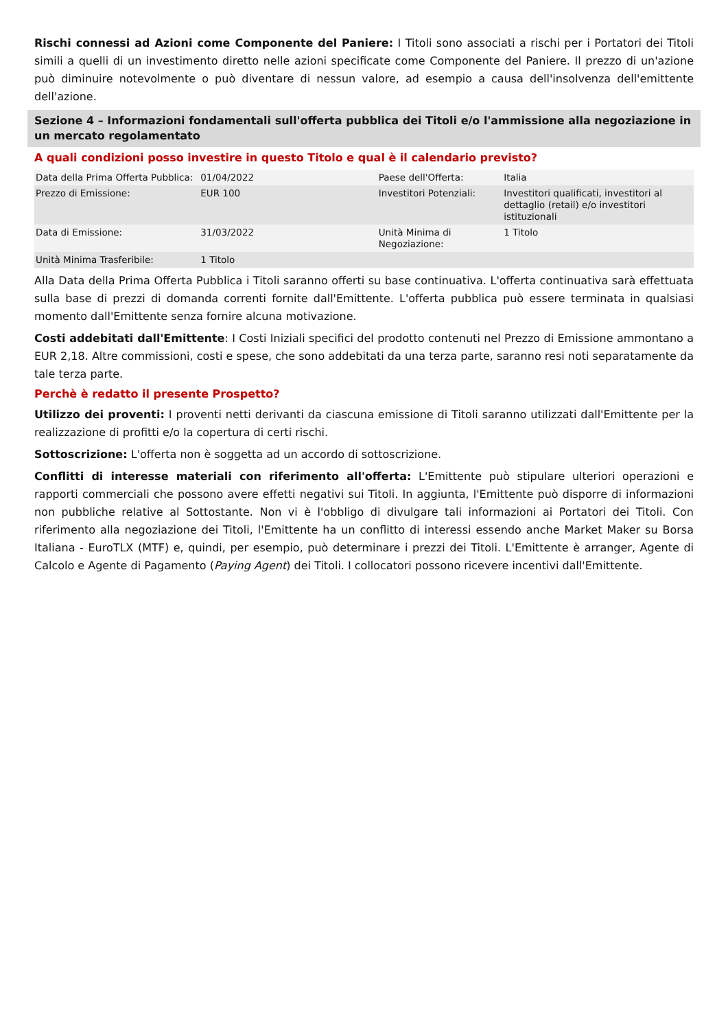Rischi connessi ad Azioni come Componente del Paniere: I Titoli sono associati a rischi per i Portatori dei Titoli simili a quelli di un investimento diretto nelle azioni specificate come Componente del Paniere. Il prezzo di un'azione può diminuire notevolmente o può diventare di nessun valore, ad esempio a causa dell'insolvenza dell'emittente dell'azione.
Sezione 4 – Informazioni fondamentali sull'offerta pubblica dei Titoli e/o l'ammissione alla negoziazione in un mercato regolamentato
A quali condizioni posso investire in questo Titolo e qual è il calendario previsto?
| Data della Prima Offerta Pubblica: | 01/04/2022 | Paese dell'Offerta: | Italia |
| Prezzo di Emissione: | EUR 100 | Investitori Potenziali: | Investitori qualificati, investitori al dettaglio (retail) e/o investitori istituzionali |
| Data di Emissione: | 31/03/2022 | Unità Minima di Negoziazione: | 1 Titolo |
| Unità Minima Trasferibile: | 1 Titolo | | |
Alla Data della Prima Offerta Pubblica i Titoli saranno offerti su base continuativa. L'offerta continuativa sarà effettuata sulla base di prezzi di domanda correnti fornite dall'Emittente. L'offerta pubblica può essere terminata in qualsiasi momento dall'Emittente senza fornire alcuna motivazione.
Costi addebitati dall'Emittente: I Costi Iniziali specifici del prodotto contenuti nel Prezzo di Emissione ammontano a EUR 2,18. Altre commissioni, costi e spese, che sono addebitati da una terza parte, saranno resi noti separatamente da tale terza parte.
Perchè è redatto il presente Prospetto?
Utilizzo dei proventi: I proventi netti derivanti da ciascuna emissione di Titoli saranno utilizzati dall'Emittente per la realizzazione di profitti e/o la copertura di certi rischi.
Sottoscrizione: L'offerta non è soggetta ad un accordo di sottoscrizione.
Conflitti di interesse materiali con riferimento all'offerta: L'Emittente può stipulare ulteriori operazioni e rapporti commerciali che possono avere effetti negativi sui Titoli. In aggiunta, l'Emittente può disporre di informazioni non pubbliche relative al Sottostante. Non vi è l'obbligo di divulgare tali informazioni ai Portatori dei Titoli. Con riferimento alla negoziazione dei Titoli, l'Emittente ha un conflitto di interessi essendo anche Market Maker su Borsa Italiana - EuroTLX (MTF) e, quindi, per esempio, può determinare i prezzi dei Titoli. L'Emittente è arranger, Agente di Calcolo e Agente di Pagamento (Paying Agent) dei Titoli. I collocatori possono ricevere incentivi dall'Emittente.